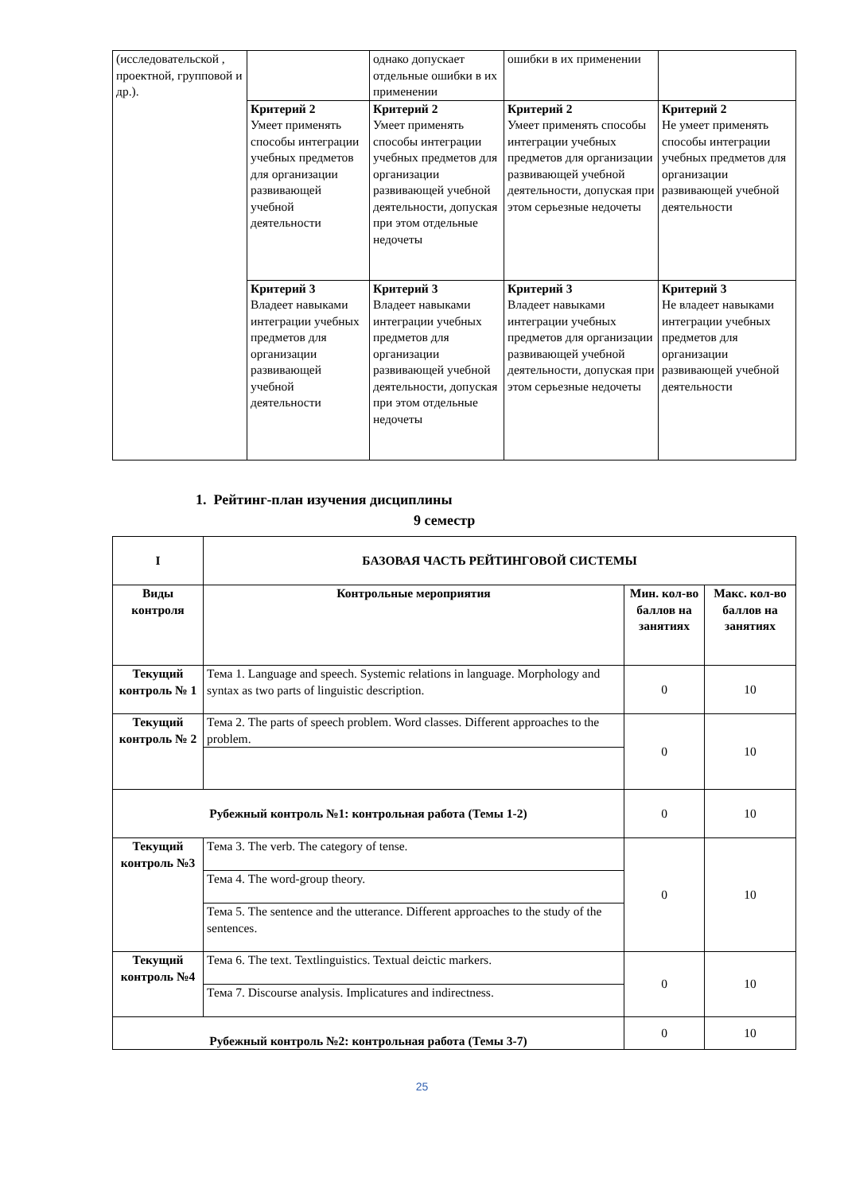| (исследовательской , проектной, групповой и др.). | | однако допускает отдельные ошибки в их применении | ошибки в их применении | |
| | Критерий 2 Умеет применять способы интеграции учебных предметов для организации развивающей учебной деятельности | Критерий 2 Умеет применять способы интеграции учебных предметов для организации развивающей учебной деятельности, допуская при этом отдельные недочеты | Критерий 2 Умеет применять способы интеграции учебных предметов для организации развивающей учебной деятельности, допуская при этом серьезные недочеты | Критерий 2 Не умеет применять способы интеграции учебных предметов для организации развивающей учебной деятельности |
| | Критерий 3 Владеет навыками интеграции учебных предметов для организации развивающей учебной деятельности | Критерий 3 Владеет навыками интеграции учебных предметов для организации развивающей учебной деятельности, допуская при этом отдельные недочеты | Критерий 3 Владеет навыками интеграции учебных предметов для организации развивающей учебной деятельности, допуская при этом серьезные недочеты | Критерий 3 Не владеет навыками интеграции учебных предметов для организации развивающей учебной деятельности |
1. Рейтинг-план изучения дисциплины
9 семестр
| I | БАЗОВАЯ ЧАСТЬ РЕЙТИНГОВОЙ СИСТЕМЫ | | |
| --- | --- | --- | --- |
| Виды контроля | Контрольные мероприятия | Мин. кол-во баллов на занятиях | Макс. кол-во баллов на занятиях |
| Текущий контроль № 1 | Тема 1. Language and speech. Systemic relations in language. Morphology and syntax as two parts of linguistic description. | 0 | 10 |
| Текущий контроль № 2 | Тема 2. The parts of speech problem. Word classes. Different approaches to the problem. | 0 | 10 |
| Рубежный контроль №1: контрольная работа (Темы 1-2) | | 0 | 10 |
| Текущий контроль №3 | Тема 3. The verb. The category of tense. | 0 | 10 |
| | Тема 4. The word-group theory. | | |
| | Тема 5. The sentence and the utterance. Different approaches to the study of the sentences. | | |
| Текущий контроль №4 | Тема 6. The text. Textlinguistics. Textual deictic markers. | 0 | 10 |
| | Тема 7. Discourse analysis. Implicatures and indirectness. | | |
| Рубежный контроль №2: контрольная работа (Темы 3-7) | | 0 | 10 |
25